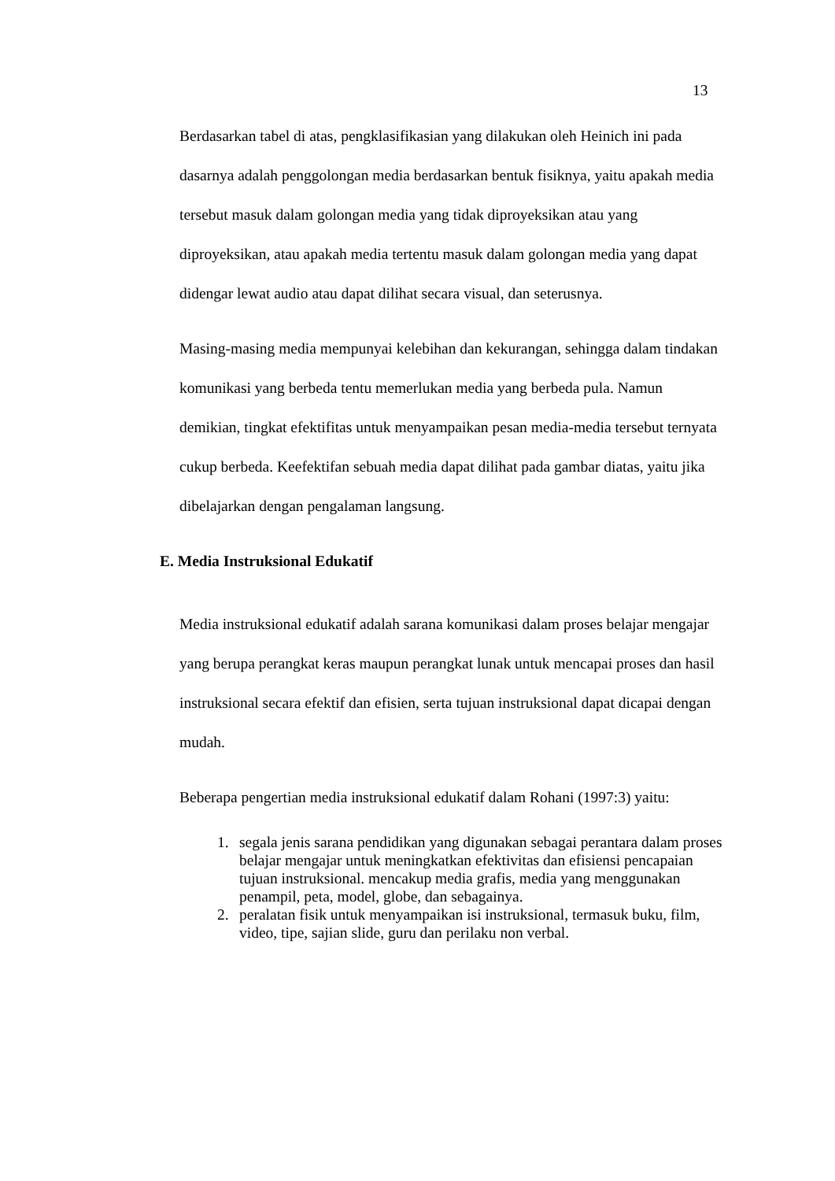13
Berdasarkan tabel di atas, pengklasifikasian yang dilakukan oleh Heinich ini pada dasarnya adalah penggolongan media berdasarkan bentuk fisiknya, yaitu apakah media tersebut masuk dalam golongan media yang tidak diproyeksikan atau yang diproyeksikan, atau apakah media tertentu masuk dalam golongan media yang dapat didengar lewat audio atau dapat dilihat secara visual, dan seterusnya.
Masing-masing media mempunyai kelebihan dan kekurangan, sehingga dalam tindakan komunikasi yang berbeda tentu memerlukan media yang berbeda pula. Namun demikian, tingkat efektifitas untuk menyampaikan pesan media-media tersebut ternyata cukup berbeda. Keefektifan sebuah media dapat dilihat pada gambar diatas, yaitu jika dibelajarkan dengan pengalaman langsung.
E. Media Instruksional Edukatif
Media instruksional edukatif adalah sarana komunikasi dalam proses belajar mengajar yang berupa perangkat keras maupun perangkat lunak untuk mencapai proses dan hasil instruksional secara efektif dan efisien, serta tujuan instruksional dapat dicapai dengan mudah.
Beberapa pengertian media instruksional edukatif dalam Rohani (1997:3) yaitu:
1. segala jenis sarana pendidikan yang digunakan sebagai perantara dalam proses belajar mengajar untuk meningkatkan efektivitas dan efisiensi pencapaian tujuan instruksional. mencakup media grafis, media yang menggunakan penampil, peta, model, globe, dan sebagainya.
2. peralatan fisik untuk menyampaikan isi instruksional, termasuk buku, film, video, tipe, sajian slide, guru dan perilaku non verbal.